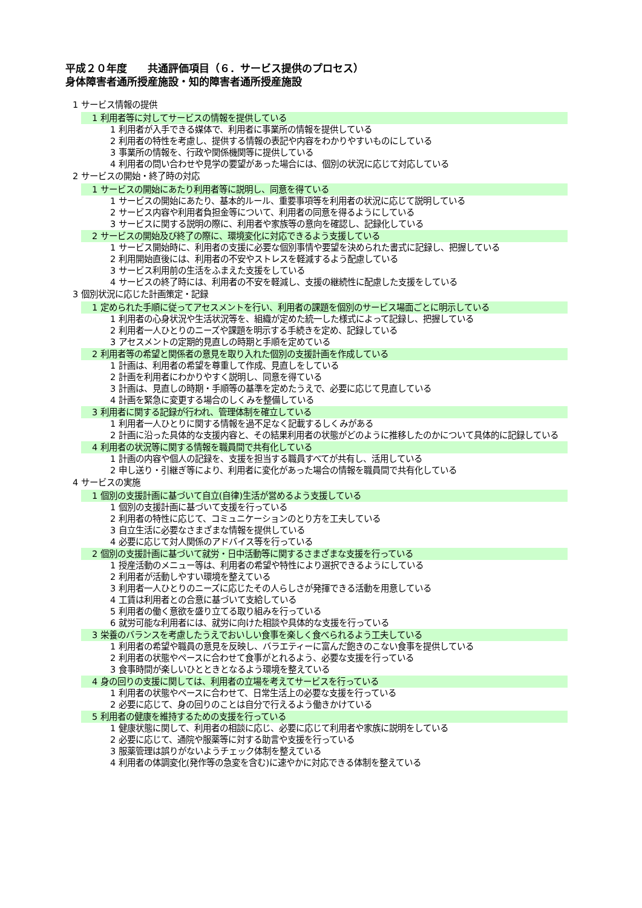平成２０年度　　共通評価項目（６．サービス提供のプロセス）
身体障害者通所授産施設・知的障害者通所授産施設
1 サービス情報の提供
1 利用者等に対してサービスの情報を提供している
1 利用者が入手できる媒体で、利用者に事業所の情報を提供している
2 利用者の特性を考慮し、提供する情報の表記や内容をわかりやすいものにしている
3 事業所の情報を、行政や関係機関等に提供している
4 利用者の問い合わせや見学の要望があった場合には、個別の状況に応じて対応している
2 サービスの開始・終了時の対応
1 サービスの開始にあたり利用者等に説明し、同意を得ている
1 サービスの開始にあたり、基本的ルール、重要事項等を利用者の状況に応じて説明している
2 サービス内容や利用者負担金等について、利用者の同意を得るようにしている
3 サービスに関する説明の際に、利用者や家族等の意向を確認し、記録化している
2 サービスの開始及び終了の際に、環境変化に対応できるよう支援している
1 サービス開始時に、利用者の支援に必要な個別事情や要望を決められた書式に記録し、把握している
2 利用開始直後には、利用者の不安やストレスを軽減するよう配慮している
3 サービス利用前の生活をふまえた支援をしている
4 サービスの終了時には、利用者の不安を軽減し、支援の継続性に配慮した支援をしている
3 個別状況に応じた計画策定・記録
1 定められた手順に従ってアセスメントを行い、利用者の課題を個別のサービス場面ごとに明示している
1 利用者の心身状況や生活状況等を、組織が定めた統一した様式によって記録し、把握している
2 利用者一人ひとりのニーズや課題を明示する手続きを定め、記録している
3 アセスメントの定期的見直しの時期と手順を定めている
2 利用者等の希望と関係者の意見を取り入れた個別の支援計画を作成している
1 計画は、利用者の希望を尊重して作成、見直しをしている
2 計画を利用者にわかりやすく説明し、同意を得ている
3 計画は、見直しの時期・手順等の基準を定めたうえで、必要に応じて見直している
4 計画を緊急に変更する場合のしくみを整備している
3 利用者に関する記録が行われ、管理体制を確立している
1 利用者一人ひとりに関する情報を過不足なく記載するしくみがある
2 計画に沿った具体的な支援内容と、その結果利用者の状態がどのように推移したのかについて具体的に記録している
4 利用者の状況等に関する情報を職員間で共有化している
1 計画の内容や個人の記録を、支援を担当する職員すべてが共有し、活用している
2 申し送り・引継ぎ等により、利用者に変化があった場合の情報を職員間で共有化している
4 サービスの実施
1 個別の支援計画に基づいて自立(自律)生活が営めるよう支援している
1 個別の支援計画に基づいて支援を行っている
2 利用者の特性に応じて、コミュニケーションのとり方を工夫している
3 自立生活に必要なさまざまな情報を提供している
4 必要に応じて対人関係のアドバイス等を行っている
2 個別の支援計画に基づいて就労・日中活動等に関するさまざまな支援を行っている
1 授産活動のメニュー等は、利用者の希望や特性により選択できるようにしている
2 利用者が活動しやすい環境を整えている
3 利用者一人ひとりのニーズに応じたその人らしさが発揮できる活動を用意している
4 工賃は利用者との合意に基づいて支給している
5 利用者の働く意欲を盛り立てる取り組みを行っている
6 就労可能な利用者には、就労に向けた相談や具体的な支援を行っている
3 栄養のバランスを考慮したうえでおいしい食事を楽しく食べられるよう工夫している
1 利用者の希望や職員の意見を反映し、バラエティーに富んだ飽きのこない食事を提供している
2 利用者の状態やペースに合わせて食事がとれるよう、必要な支援を行っている
3 食事時間が楽しいひとときとなるよう環境を整えている
4 身の回りの支援に関しては、利用者の立場を考えてサービスを行っている
1 利用者の状態やペースに合わせて、日常生活上の必要な支援を行っている
2 必要に応じて、身の回りのことは自分で行えるよう働きかけている
5 利用者の健康を維持するための支援を行っている
1 健康状態に関して、利用者の相談に応じ、必要に応じて利用者や家族に説明をしている
2 必要に応じて、通院や服薬等に対する助言や支援を行っている
3 服薬管理は誤りがないようチェック体制を整えている
4 利用者の体調変化(発作等の急変を含む)に速やかに対応できる体制を整えている